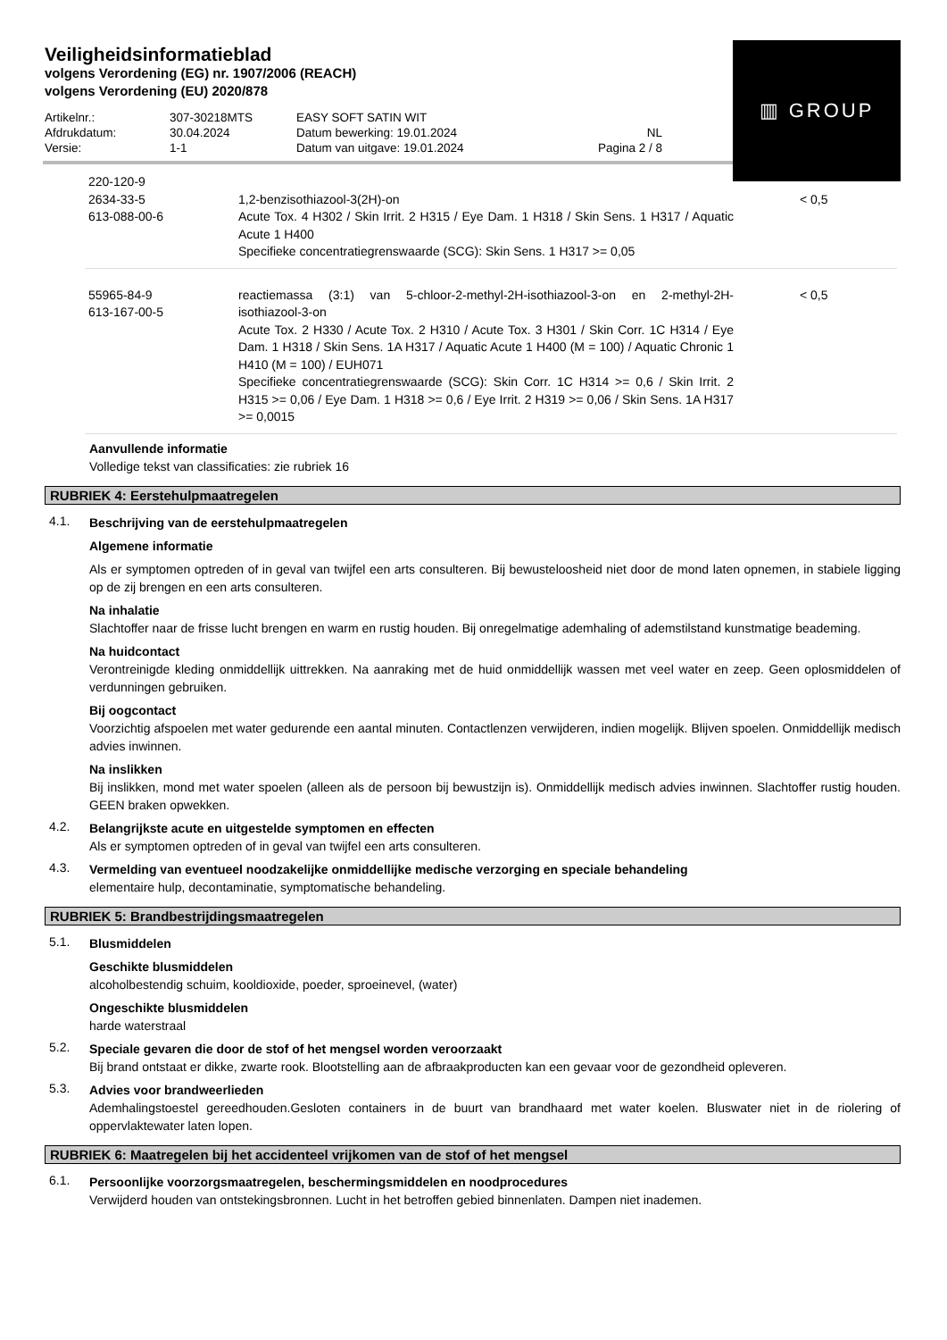Veiligheidsinformatieblad
volgens Verordening (EG) nr. 1907/2006 (REACH)
volgens Verordening (EU) 2020/878
▥ GROUP
| Artikelnr.: | 307-30218MTS | EASY SOFT SATIN WIT | |
| Afdrukdatum: | 30.04.2024 | Datum bewerking: 19.01.2024 | NL |
| Versie: | 1-1 | Datum van uitgave: 19.01.2024 | Pagina 2 / 8 |
| 220-120-9 2634-33-5 613-088-00-6 | 1,2-benzisothiazool-3(2H)-on Acute Tox. 4 H302 / Skin Irrit. 2 H315 / Eye Dam. 1 H318 / Skin Sens. 1 H317 / Aquatic Acute 1 H400 Specifieke concentratiegrenswaarde (SCG): Skin Sens. 1 H317 >= 0,05 | < 0,5 |
| 55965-84-9 613-167-00-5 | reactiemassa (3:1) van 5-chloor-2-methyl-2H-isothiazool-3-on en 2-methyl-2H-isothiazool-3-on Acute Tox. 2 H330 / Acute Tox. 2 H310 / Acute Tox. 3 H301 / Skin Corr. 1C H314 / Eye Dam. 1 H318 / Skin Sens. 1A H317 / Aquatic Acute 1 H400 (M = 100) / Aquatic Chronic 1 H410 (M = 100) / EUH071 Specifieke concentratiegrenswaarde (SCG): Skin Corr. 1C H314 >= 0,6 / Skin Irrit. 2 H315 >= 0,06 / Eye Dam. 1 H318 >= 0,6 / Eye Irrit. 2 H319 >= 0,06 / Skin Sens. 1A H317 >= 0,0015 | < 0,5 |
Aanvullende informatie
Volledige tekst van classificaties: zie rubriek 16
RUBRIEK 4: Eerstehulpmaatregelen
4.1.
Beschrijving van de eerstehulpmaatregelen
Algemene informatie
Als er symptomen optreden of in geval van twijfel een arts consulteren. Bij bewusteloosheid niet door de mond laten opnemen, in stabiele ligging op de zij brengen en een arts consulteren.
Na inhalatie
Slachtoffer naar de frisse lucht brengen en warm en rustig houden. Bij onregelmatige ademhaling of ademstilstand kunstmatige beademing.
Na huidcontact
Verontreinigde kleding onmiddellijk uittrekken. Na aanraking met de huid onmiddellijk wassen met veel water en zeep. Geen oplosmiddelen of verdunningen gebruiken.
Bij oogcontact
Voorzichtig afspoelen met water gedurende een aantal minuten. Contactlenzen verwijderen, indien mogelijk. Blijven spoelen. Onmiddellijk medisch advies inwinnen.
Na inslikken
Bij inslikken, mond met water spoelen (alleen als de persoon bij bewustzijn is). Onmiddellijk medisch advies inwinnen. Slachtoffer rustig houden. GEEN braken opwekken.
4.2.
Belangrijkste acute en uitgestelde symptomen en effecten
Als er symptomen optreden of in geval van twijfel een arts consulteren.
4.3.
Vermelding van eventueel noodzakelijke onmiddellijke medische verzorging en speciale behandeling
elementaire hulp, decontaminatie, symptomatische behandeling.
RUBRIEK 5: Brandbestrijdingsmaatregelen
5.1.
Blusmiddelen
Geschikte blusmiddelen
alcoholbestendig schuim, kooldioxide, poeder, sproeinevel, (water)
Ongeschikte blusmiddelen
harde waterstraal
5.2.
Speciale gevaren die door de stof of het mengsel worden veroorzaakt
Bij brand ontstaat er dikke, zwarte rook. Blootstelling aan de afbraakproducten kan een gevaar voor de gezondheid opleveren.
5.3.
Advies voor brandweerlieden
Ademhalingstoestel gereedhouden.Gesloten containers in de buurt van brandhaard met water koelen. Bluswater niet in de riolering of oppervlaktewater laten lopen.
RUBRIEK 6: Maatregelen bij het accidenteel vrijkomen van de stof of het mengsel
6.1.
Persoonlijke voorzorgsmaatregelen, beschermingsmiddelen en noodprocedures
Verwijderd houden van ontstekingsbronnen. Lucht in het betroffen gebied binnenlaten. Dampen niet inademen.